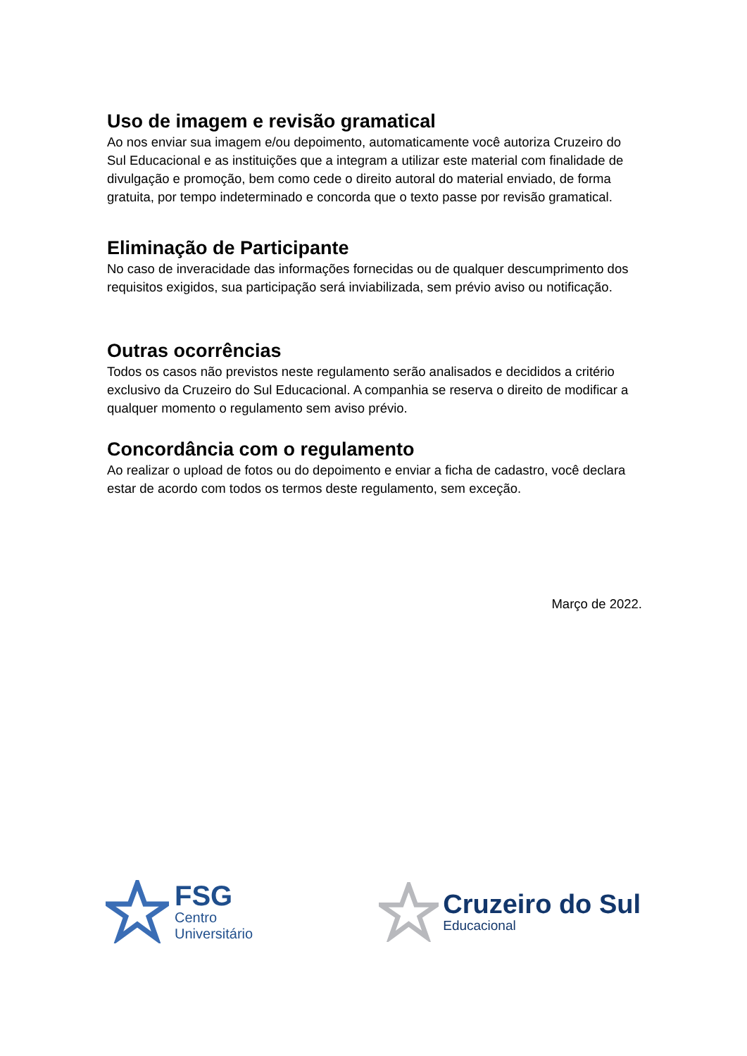Uso de imagem e revisão gramatical
Ao nos enviar sua imagem e/ou depoimento, automaticamente você autoriza Cruzeiro do Sul Educacional e as instituições que a integram a utilizar este material com finalidade de divulgação e promoção, bem como cede o direito autoral do material enviado, de forma gratuita, por tempo indeterminado e concorda que o texto passe por revisão gramatical.
Eliminação de Participante
No caso de inveracidade das informações fornecidas ou de qualquer descumprimento dos requisitos exigidos, sua participação será inviabilizada, sem prévio aviso ou notificação.
Outras ocorrências
Todos os casos não previstos neste regulamento serão analisados e decididos a critério exclusivo da Cruzeiro do Sul Educacional. A companhia se reserva o direito de modificar a qualquer momento o regulamento sem aviso prévio.
Concordância com o regulamento
Ao realizar o upload de fotos ou do depoimento e enviar a ficha de cadastro, você declara estar de acordo com todos os termos deste regulamento, sem exceção.
Março de 2022.
FSG
Centro
Universitário
Cruzeiro do Sul
Educacional